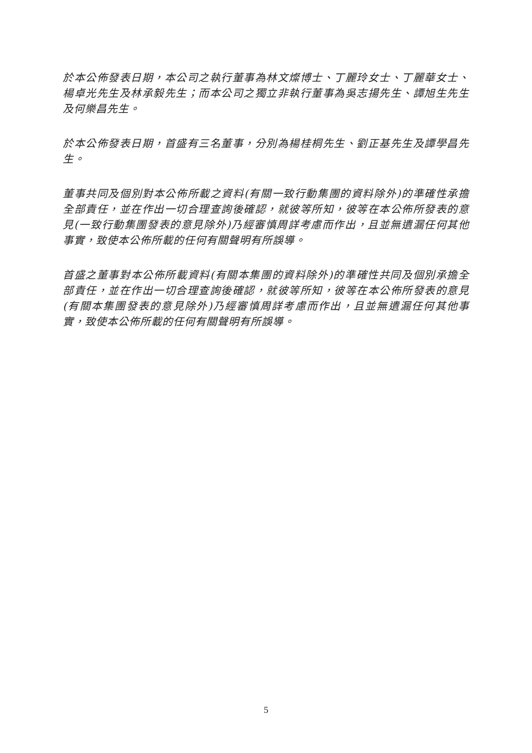於本公佈發表日期，本公司之執行董事為林文燦博士、丁麗玲女士、丁麗華女士、楊卓光先生及林承毅先生；而本公司之獨立非執行董事為吳志揚先生、譚旭生先生及何樂昌先生。
於本公佈發表日期，首盛有三名董事，分別為楊桂桐先生、劉正基先生及譚學昌先生。
董事共同及個別對本公佈所載之資料(有關一致行動集團的資料除外)的準確性承擔全部責任，並在作出一切合理查詢後確認，就彼等所知，彼等在本公佈所發表的意見(一致行動集團發表的意見除外)乃經審慎周詳考慮而作出，且並無遺漏任何其他事實，致使本公佈所載的任何有關聲明有所誤導。
首盛之董事對本公佈所載資料(有關本集團的資料除外)的準確性共同及個別承擔全部責任，並在作出一切合理查詢後確認，就彼等所知，彼等在本公佈所發表的意見(有關本集團發表的意見除外)乃經審慎周詳考慮而作出，且並無遺漏任何其他事實，致使本公佈所載的任何有關聲明有所誤導。
5